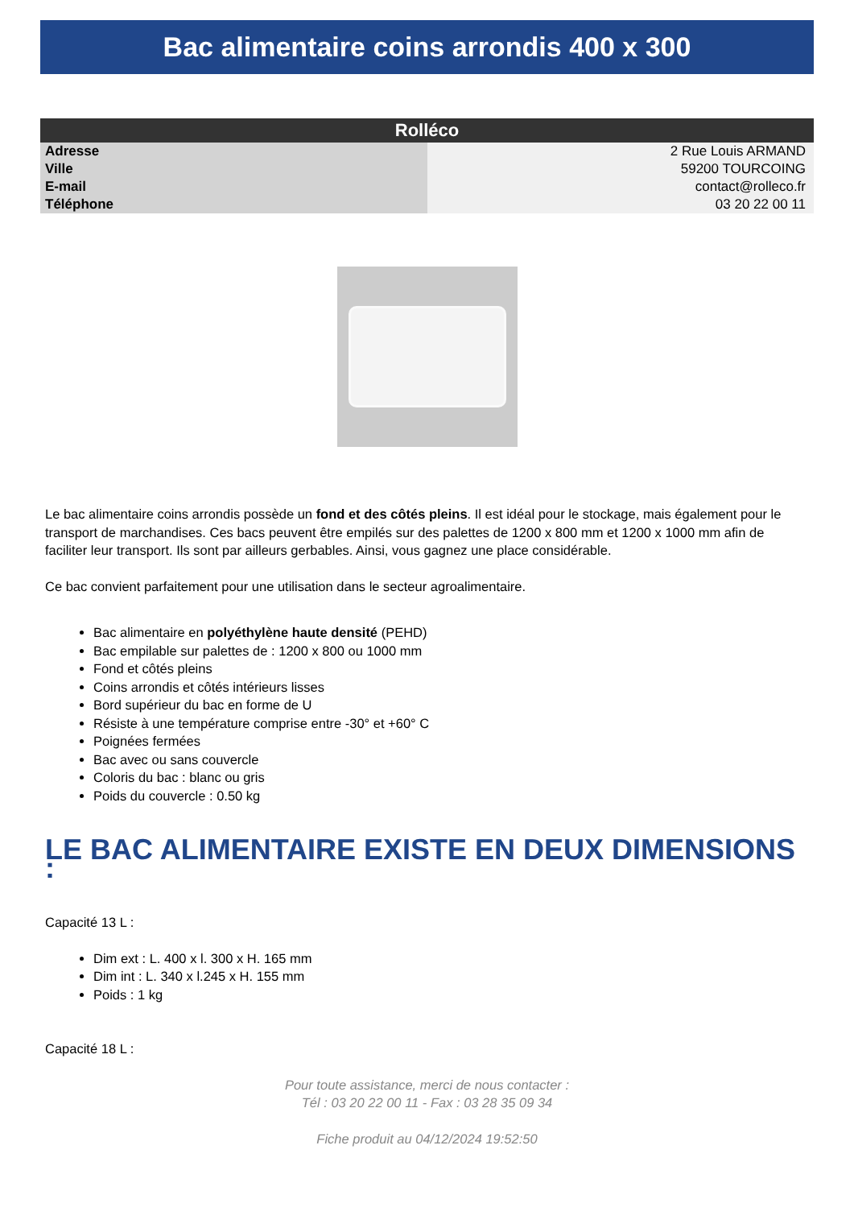Bac alimentaire coins arrondis 400 x 300
| Rolléco | |
| --- | --- |
| Adresse | 2 Rue Louis ARMAND |
| Ville | 59200 TOURCOING |
| E-mail | contact@rolleco.fr |
| Téléphone | 03 20 22 00 11 |
Le bac alimentaire coins arrondis possède un fond et des côtés pleins. Il est idéal pour le stockage, mais également pour le transport de marchandises. Ces bacs peuvent être empilés sur des palettes de 1200 x 800 mm et 1200 x 1000 mm afin de faciliter leur transport. Ils sont par ailleurs gerbables. Ainsi, vous gagnez une place considérable.
Ce bac convient parfaitement pour une utilisation dans le secteur agroalimentaire.
Bac alimentaire en polyéthylène haute densité (PEHD)
Bac empilable sur palettes de : 1200 x 800 ou 1000 mm
Fond et côtés pleins
Coins arrondis et côtés intérieurs lisses
Bord supérieur du bac en forme de U
Résiste à une température comprise entre -30° et +60° C
Poignées fermées
Bac avec ou sans couvercle
Coloris du bac : blanc ou gris
Poids du couvercle : 0.50 kg
LE BAC ALIMENTAIRE EXISTE EN DEUX DIMENSIONS :
Capacité 13 L :
Dim ext : L. 400 x l. 300 x H. 165 mm
Dim int : L. 340 x l.245 x H. 155 mm
Poids : 1 kg
Capacité 18 L :
Pour toute assistance, merci de nous contacter :
Tél : 03 20 22 00 11 - Fax : 03 28 35 09 34
Fiche produit au 04/12/2024 19:52:50